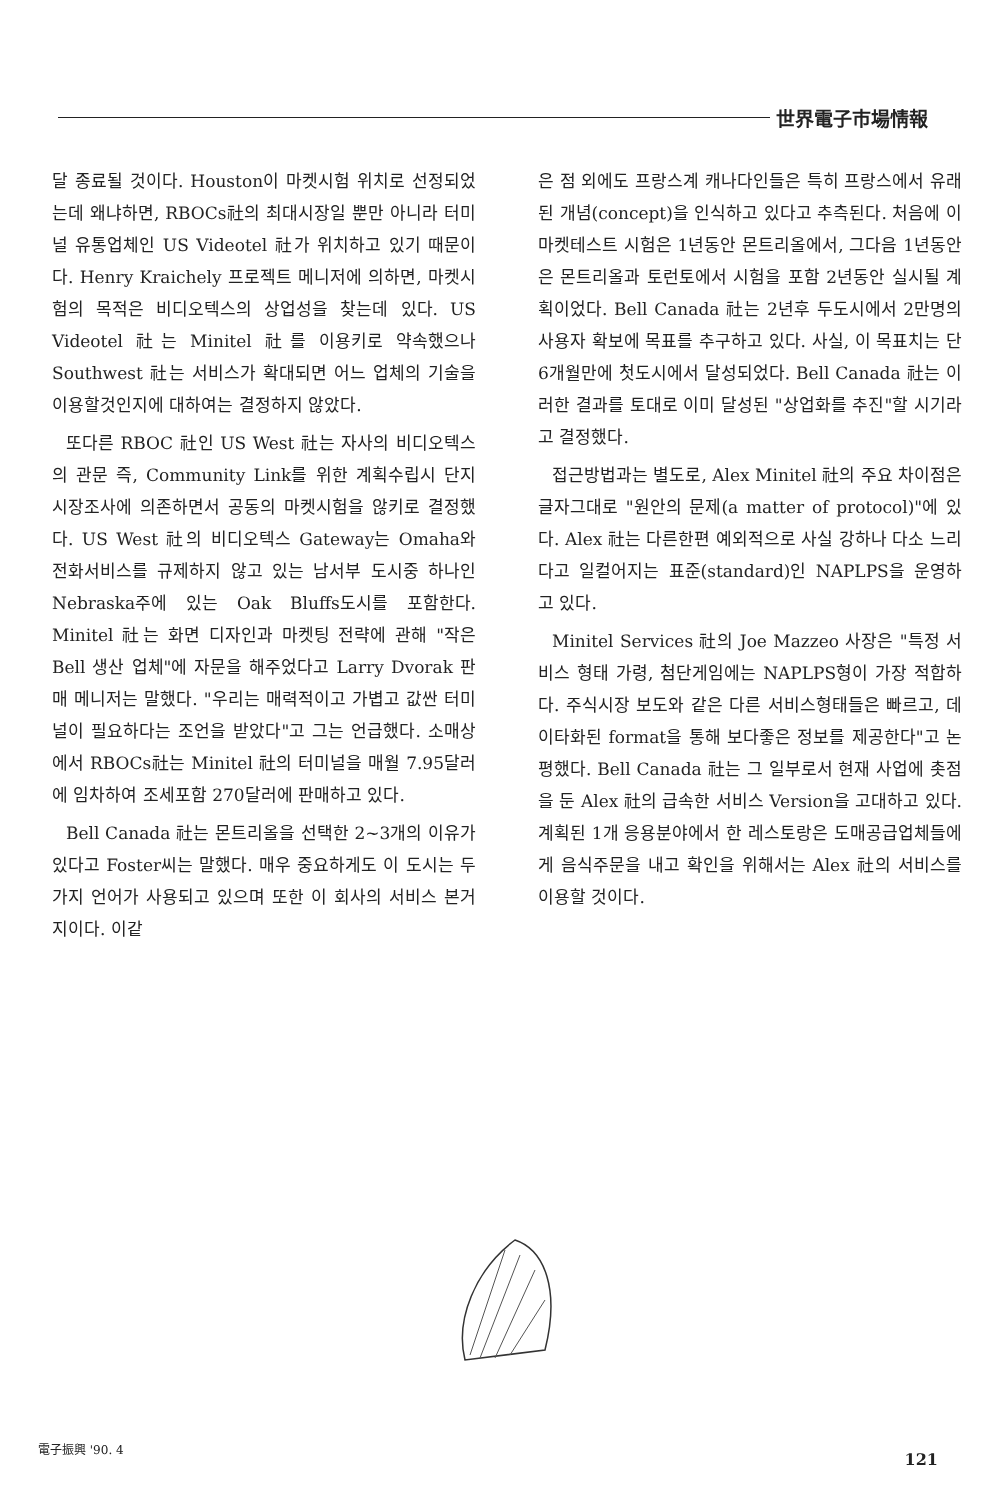世界電子市場情報
달 종료될 것이다. Houston이 마켓시험 위치로 선정되었는데 왜냐하면, RBOCs社의 최대시장일 뿐만 아니라 터미널 유통업체인 US Videotel 社가 위치하고 있기 때문이다. Henry Kraichely 프로젝트 메니저에 의하면, 마켓시험의 목적은 비디오텍스의 상업성을 찾는데 있다. US Videotel 社는 Minitel 社를 이용키로 약속했으나 Southwest 社는 서비스가 확대되면 어느 업체의 기술을 이용할것인지에 대하여는 결정하지 않았다.
또다른 RBOC 社인 US West 社는 자사의 비디오텍스의 관문 즉, Community Link를 위한 계획수립시 단지 시장조사에 의존하면서 공동의 마켓시험을 않키로 결정했다. US West 社의 비디오텍스 Gateway는 Omaha와 전화서비스를 규제하지 않고 있는 남서부 도시중 하나인 Nebraska주에 있는 Oak Bluffs도시를 포함한다. Minitel 社는 화면 디자인과 마켓팅 전략에 관해 "작은 Bell 생산 업체"에 자문을 해주었다고 Larry Dvorak 판매 메니저는 말했다. "우리는 매력적이고 가볍고 값싼 터미널이 필요하다는 조언을 받았다"고 그는 언급했다. 소매상에서 RBOCs社는 Minitel 社의 터미널을 매월 7.95달러에 임차하여 조세포함 270달러에 판매하고 있다.
Bell Canada 社는 몬트리올을 선택한 2~3개의 이유가 있다고 Foster씨는 말했다. 매우 중요하게도 이 도시는 두가지 언어가 사용되고 있으며 또한 이 회사의 서비스 본거지이다. 이같
은 점 외에도 프랑스계 캐나다인들은 특히 프랑스에서 유래된 개념(concept)을 인식하고 있다고 추측된다. 처음에 이 마켓테스트 시험은 1년동안 몬트리올에서, 그다음 1년동안은 몬트리올과 토런토에서 시험을 포함 2년동안 실시될 계획이었다. Bell Canada 社는 2년후 두도시에서 2만명의 사용자 확보에 목표를 추구하고 있다. 사실, 이 목표치는 단6개월만에 첫도시에서 달성되었다. Bell Canada 社는 이러한 결과를 토대로 이미 달성된 "상업화를 추진"할 시기라고 결정했다.
접근방법과는 별도로, Alex Minitel 社의 주요 차이점은 글자그대로 "원안의 문제(a matter of protocol)"에 있다. Alex 社는 다른한편 예외적으로 사실 강하나 다소 느리다고 일컬어지는 표준(standard)인 NAPLPS을 운영하고 있다.
Minitel Services 社의 Joe Mazzeo 사장은 "특정 서비스 형태 가령, 첨단게임에는 NAPLPS형이 가장 적합하다. 주식시장 보도와 같은 다른 서비스형태들은 빠르고, 데이타화된 format을 통해 보다좋은 정보를 제공한다"고 논평했다. Bell Canada 社는 그 일부로서 현재 사업에 촛점을 둔 Alex 社의 급속한 서비스 Version을 고대하고 있다. 계획된 1개 응용분야에서 한 레스토랑은 도매공급업체들에게 음식주문을 내고 확인을 위해서는 Alex 社의 서비스를 이용할 것이다.
電子振興 '90. 4 121